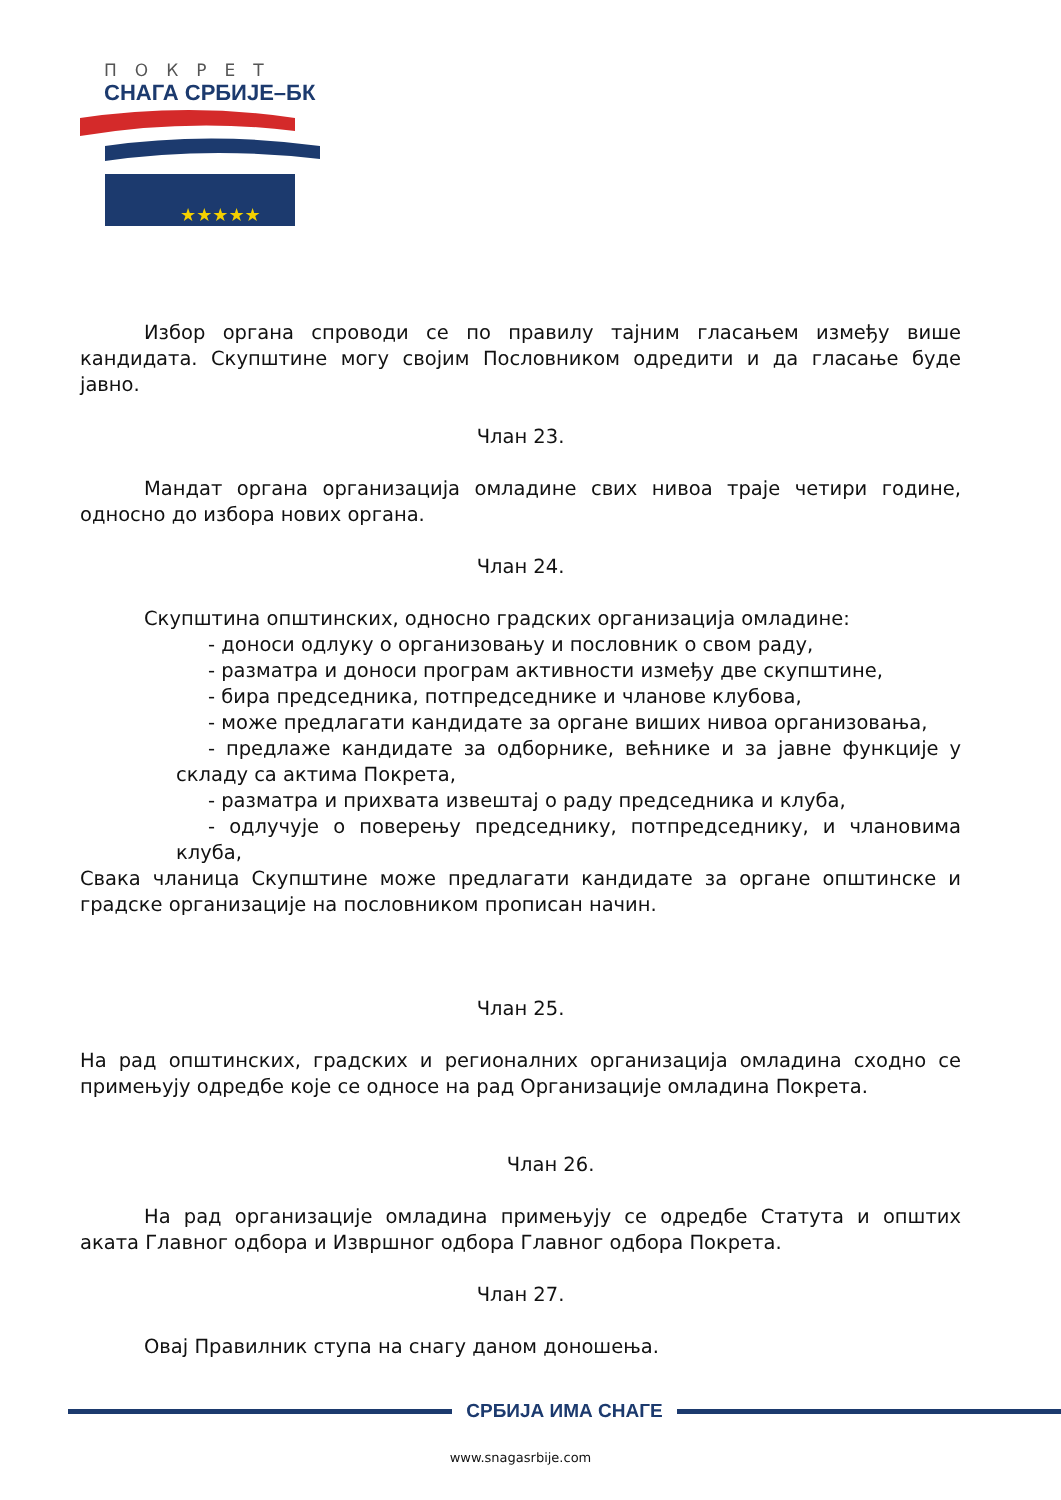ПОКРЕТ
СНАГА СРБИЈЕ–БК
★★★★★
Избор органа спроводи се по правилу тајним гласањем између више кандидата. Скупштине могу својим Пословником одредити и да гласање буде јавно.
Члан 23.
Мандат органа организација омладине свих нивоа траје четири године, односно до избора нових органа.
Члан 24.
Скупштина општинских, односно градских организација омладине:
- доноси одлуку о организовању и пословник о свом раду,
- разматра и доноси програм активности између две скупштине,
- бира председника, потпредседнике и чланове клубова,
- може предлагати кандидате за органе виших нивоа организовања,
- предлаже кандидате за одборнике, већнике и за јавне функције у складу са актима Покрета,
- разматра и прихвата извештај о раду председника и клуба,
- одлучује о поверењу председнику, потпредседнику, и члановима клуба,
Свака чланица Скупштине може предлагати кандидате за органе општинске и градске организације на пословником прописан начин.
Члан 25.
На рад општинских, градских и регионалних организација омладина сходно се примењују одредбе које се односе на рад Организације омладина Покрета.
Члан 26.
На рад организације омладина примењују се одредбе Статута и општих аката Главног одбора и Извршног одбора Главног одбора Покрета.
Члан 27.
Овај Правилник ступа на снагу даном доношења.
СРБИЈА ИМА СНАГЕ
www.snagasrbije.com